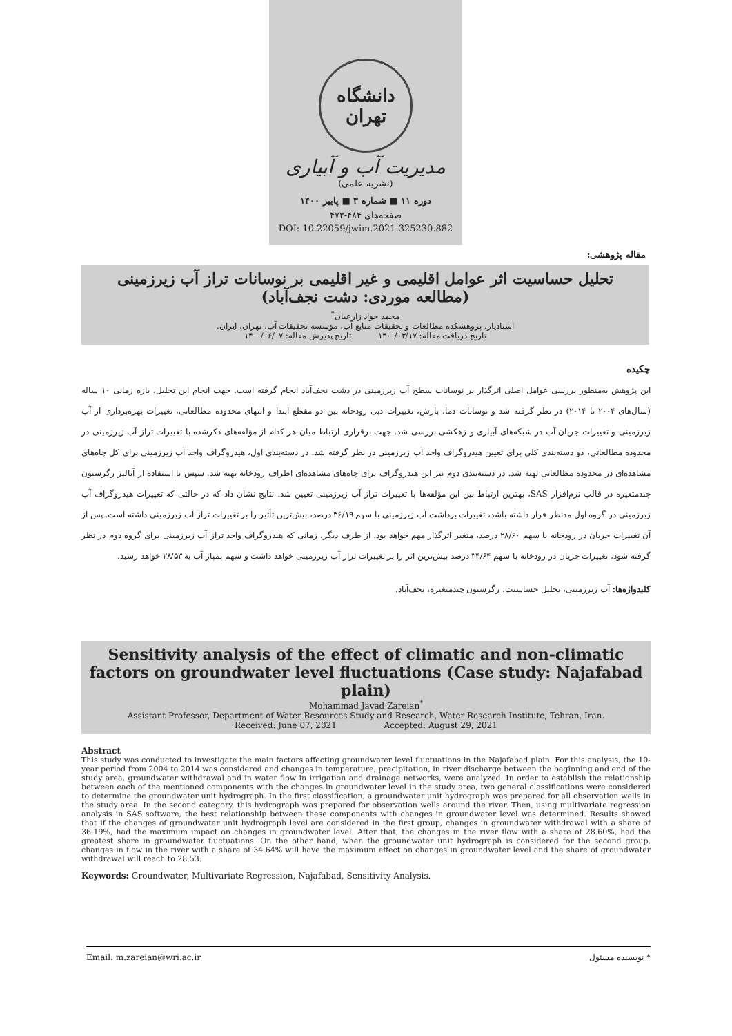دانشگاه تهران
مدیریت آب و آبیاری
(نشریه علمی)
دوره ۱۱ ■ شماره ۳ ■ پاییز ۱۴۰۰
صفحه‌های ۴۸۴-۴۷۳
DOI: 10.22059/jwim.2021.325230.882
مقاله پژوهشی:
تحلیل حساسیت اثر عوامل اقلیمی و غیر اقلیمی بر نوسانات تراز آب زیرزمینی
(مطالعه موردی: دشت نجف‌آباد)
محمد جواد زارعیان<sup>*</sup>
استادیار، پژوهشکده مطالعات و تحقیقات منابع آب، مؤسسه تحقیقات آب، تهران، ایران.
تاریخ دریافت مقاله: ۱۴۰۰/۰۳/۱۷ تاریخ پذیرش مقاله: ۱۴۰۰/۰۶/۰۷
چکیده
این پژوهش به‌منظور بررسی عوامل اصلی اثرگذار بر نوسانات سطح آب زیرزمینی در دشت نجف‌آباد انجام گرفته است. جهت انجام این تحلیل، بازه زمانی ۱۰ ساله (سال‌های ۲۰۰۴ تا ۲۰۱۴) در نظر گرفته شد و نوسانات دما، بارش، تغییرات دبی رودخانه بین دو مقطع ابتدا و انتهای محدوده مطالعاتی، تغییرات بهره‌برداری از آب زیرزمینی و تغییرات جریان آب در شبکه‌های آبیاری و زهکشی بررسی شد. جهت برقراری ارتباط میان هر کدام از مؤلفه‌های ذکرشده با تغییرات تراز آب زیرزمینی در محدوده مطالعاتی، دو دسته‌بندی کلی برای تعیین هیدروگراف واحد آب زیرزمینی در نظر گرفته شد. در دسته‌بندی اول، هیدروگراف واحد آب زیرزمینی برای کل چاه‌های مشاهده‌ای در محدوده مطالعاتی تهیه شد. در دسته‌بندی دوم نیز این هیدروگراف برای چاه‌های مشاهده‌ای اطراف رودخانه تهیه شد. سپس با استفاده از آنالیز رگرسیون چندمتغیره در قالب نرم‌افزار SAS، بهترین ارتباط بین این مؤلفه‌ها با تغییرات تراز آب زیرزمینی تعیین شد. نتایج نشان داد که در حالتی که تغییرات هیدروگراف آب زیرزمینی در گروه اول مدنظر قرار داشته باشد، تغییرات برداشت آب زیرزمینی با سهم ۳۶/۱۹ درصد، بیش‌ترین تأثیر را بر تغییرات تراز آب زیرزمینی داشته است. پس از آن تغییرات جریان در رودخانه با سهم ۲۸/۶۰ درصد، متغیر اثرگذار مهم خواهد بود. از طرف دیگر، زمانی که هیدروگراف واحد تراز آب زیرزمینی برای گروه دوم در نظر گرفته شود، تغییرات جریان در رودخانه با سهم ۳۴/۶۴ درصد بیش‌ترین اثر را بر تغییرات تراز آب زیرزمینی خواهد داشت و سهم پمپاژ آب به ۲۸/۵۳ خواهد رسید.
کلیدواژه‌ها: آب زیرزمینی، تحلیل حساسیت، رگرسیون چندمتغیره، نجف‌آباد.
Sensitivity analysis of the effect of climatic and non-climatic factors on groundwater level fluctuations (Case study: Najafabad plain)
Mohammad Javad Zareian<sup>*</sup>
Assistant Professor, Department of Water Resources Study and Research, Water Research Institute, Tehran, Iran.
Received: June 07, 2021 Accepted: August 29, 2021
Abstract
This study was conducted to investigate the main factors affecting groundwater level fluctuations in the Najafabad plain. For this analysis, the 10-year period from 2004 to 2014 was considered and changes in temperature, precipitation, in river discharge between the beginning and end of the study area, groundwater withdrawal and in water flow in irrigation and drainage networks, were analyzed. In order to establish the relationship between each of the mentioned components with the changes in groundwater level in the study area, two general classifications were considered to determine the groundwater unit hydrograph. In the first classification, a groundwater unit hydrograph was prepared for all observation wells in the study area. In the second category, this hydrograph was prepared for observation wells around the river. Then, using multivariate regression analysis in SAS software, the best relationship between these components with changes in groundwater level was determined. Results showed that if the changes of groundwater unit hydrograph level are considered in the first group, changes in groundwater withdrawal with a share of 36.19%, had the maximum impact on changes in groundwater level. After that, the changes in the river flow with a share of 28.60%, had the greatest share in groundwater fluctuations. On the other hand, when the groundwater unit hydrograph is considered for the second group, changes in flow in the river with a share of 34.64% will have the maximum effect on changes in groundwater level and the share of groundwater withdrawal will reach to 28.53.
Keywords: Groundwater, Multivariate Regression, Najafabad, Sensitivity Analysis.
Email: m.zareian@wri.ac.ir * نویسنده مسئول